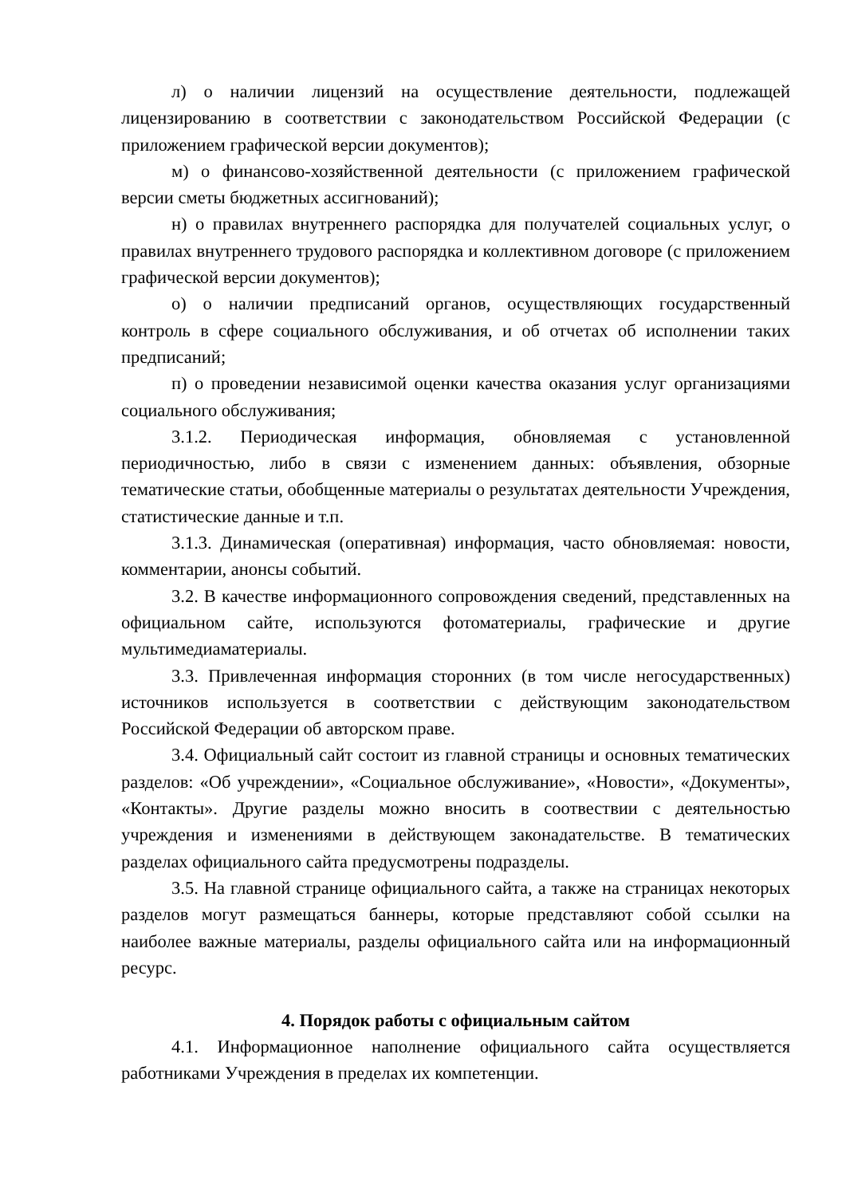л) о наличии лицензий на осуществление деятельности, подлежащей лицензированию в соответствии с законодательством Российской Федерации (с приложением графической версии документов);
м) о финансово-хозяйственной деятельности (с приложением графической версии сметы бюджетных ассигнований);
н) о правилах внутреннего распорядка для получателей социальных услуг, о правилах внутреннего трудового распорядка и коллективном договоре (с приложением графической версии документов);
о) о наличии предписаний органов, осуществляющих государственный контроль в сфере социального обслуживания, и об отчетах об исполнении таких предписаний;
п) о проведении независимой оценки качества оказания услуг организациями социального обслуживания;
3.1.2. Периодическая информация, обновляемая с установленной периодичностью, либо в связи с изменением данных: объявления, обзорные тематические статьи, обобщенные материалы о результатах деятельности Учреждения, статистические данные и т.п.
3.1.3. Динамическая (оперативная) информация, часто обновляемая: новости, комментарии, анонсы событий.
3.2. В качестве информационного сопровождения сведений, представленных на официальном сайте, используются фотоматериалы, графические и другие мультимедиаматериалы.
3.3. Привлеченная информация сторонних (в том числе негосударственных) источников используется в соответствии с действующим законодательством Российской Федерации об авторском праве.
3.4. Официальный сайт состоит из главной страницы и основных тематических разделов: «Об учреждении», «Социальное обслуживание», «Новости», «Документы», «Контакты». Другие разделы можно вносить в соотвествии с деятельностью учреждения и изменениями в действующем законадательстве. В тематических разделах официального сайта предусмотрены подразделы.
3.5. На главной странице официального сайта, а также на страницах некоторых разделов могут размещаться баннеры, которые представляют собой ссылки на наиболее важные материалы, разделы официального сайта или на информационный ресурс.
4. Порядок работы с официальным сайтом
4.1. Информационное наполнение официального сайта осуществляется работниками Учреждения в пределах их компетенции.